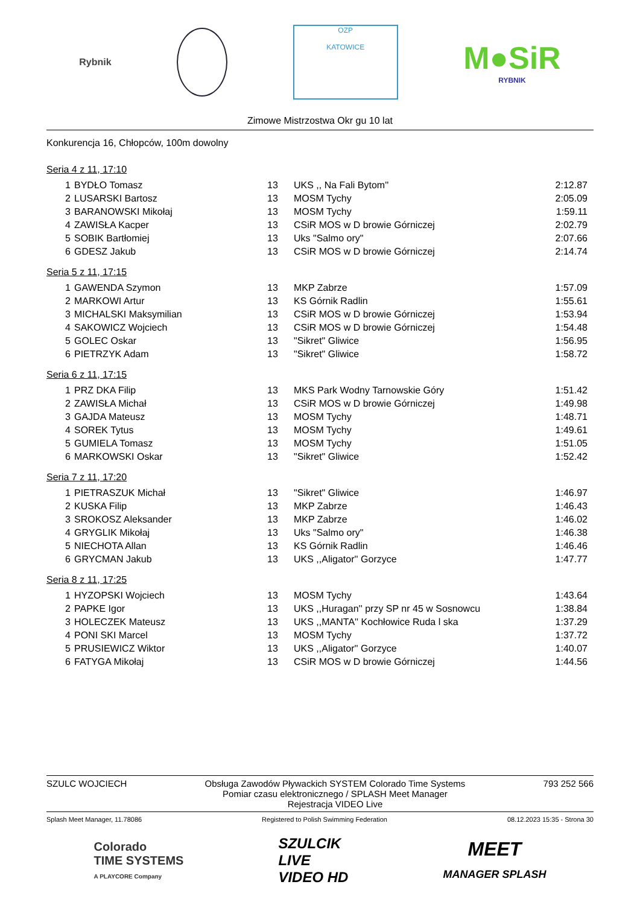Rybnik
OZP
KATOWICE
M●SiR
RYBNIK
Zimowe Mistrzostwa Okr gu 10 lat
Konkurencja 16, Chłopców, 100m dowolny
Seria 4 z 11, 17:10
| 1 | BYDŁO Tomasz | 13 | UKS ,, Na Fali Bytom'' | 2:12.87 |
| 2 | LUSARSKI Bartosz | 13 | MOSM Tychy | 2:05.09 |
| 3 | BARANOWSKI Mikołaj | 13 | MOSM Tychy | 1:59.11 |
| 4 | ZAWISŁA Kacper | 13 | CSiR MOS w D browie Górniczej | 2:02.79 |
| 5 | SOBIK Bartłomiej | 13 | Uks "Salmo ory" | 2:07.66 |
| 6 | GDESZ Jakub | 13 | CSiR MOS w D browie Górniczej | 2:14.74 |
Seria 5 z 11, 17:15
| 1 | GAWENDA Szymon | 13 | MKP Zabrze | 1:57.09 |
| 2 | MARKOWI Artur | 13 | KS Górnik Radlin | 1:55.61 |
| 3 | MICHALSKI Maksymilian | 13 | CSiR MOS w D browie Górniczej | 1:53.94 |
| 4 | SAKOWICZ Wojciech | 13 | CSiR MOS w D browie Górniczej | 1:54.48 |
| 5 | GOLEC Oskar | 13 | "Sikret" Gliwice | 1:56.95 |
| 6 | PIETRZYK Adam | 13 | "Sikret" Gliwice | 1:58.72 |
Seria 6 z 11, 17:15
| 1 | PRZ DKA Filip | 13 | MKS Park Wodny Tarnowskie Góry | 1:51.42 |
| 2 | ZAWISŁA Michał | 13 | CSiR MOS w D browie Górniczej | 1:49.98 |
| 3 | GAJDA Mateusz | 13 | MOSM Tychy | 1:48.71 |
| 4 | SOREK Tytus | 13 | MOSM Tychy | 1:49.61 |
| 5 | GUMIELA Tomasz | 13 | MOSM Tychy | 1:51.05 |
| 6 | MARKOWSKI Oskar | 13 | "Sikret" Gliwice | 1:52.42 |
Seria 7 z 11, 17:20
| 1 | PIETRASZUK Michał | 13 | "Sikret" Gliwice | 1:46.97 |
| 2 | KUSKA Filip | 13 | MKP Zabrze | 1:46.43 |
| 3 | SROKOSZ Aleksander | 13 | MKP Zabrze | 1:46.02 |
| 4 | GRYGLIK Mikołaj | 13 | Uks "Salmo ory" | 1:46.38 |
| 5 | NIECHOTA Allan | 13 | KS Górnik Radlin | 1:46.46 |
| 6 | GRYCMAN Jakub | 13 | UKS ,,Aligator'' Gorzyce | 1:47.77 |
Seria 8 z 11, 17:25
| 1 | HYZOPSKI Wojciech | 13 | MOSM Tychy | 1:43.64 |
| 2 | PAPKE Igor | 13 | UKS ,,Huragan'' przy SP nr 45 w Sosnowcu | 1:38.84 |
| 3 | HOLECZEK Mateusz | 13 | UKS ,,MANTA'' Kochłowice Ruda l ska | 1:37.29 |
| 4 | PONI SKI Marcel | 13 | MOSM Tychy | 1:37.72 |
| 5 | PRUSIEWICZ Wiktor | 13 | UKS ,,Aligator'' Gorzyce | 1:40.07 |
| 6 | FATYGA Mikołaj | 13 | CSiR MOS w D browie Górniczej | 1:44.56 |
SZULC WOJCIECH Obsługa Zawodów Pływackich SYSTEM Colorado Time Systems
Pomiar czasu elektronicznego / SPLASH Meet Manager
Rejestracja VIDEO Live
793 252 566
Splash Meet Manager, 11.78086 Registered to Polish Swimming Federation
08.12.2023 15:35 - Strona 30
Colorado
TIME SYSTEMS
A PLAYCORE Company
SZULCIK
LIVE
VIDEO HD
MEET
MANAGER SPLASH